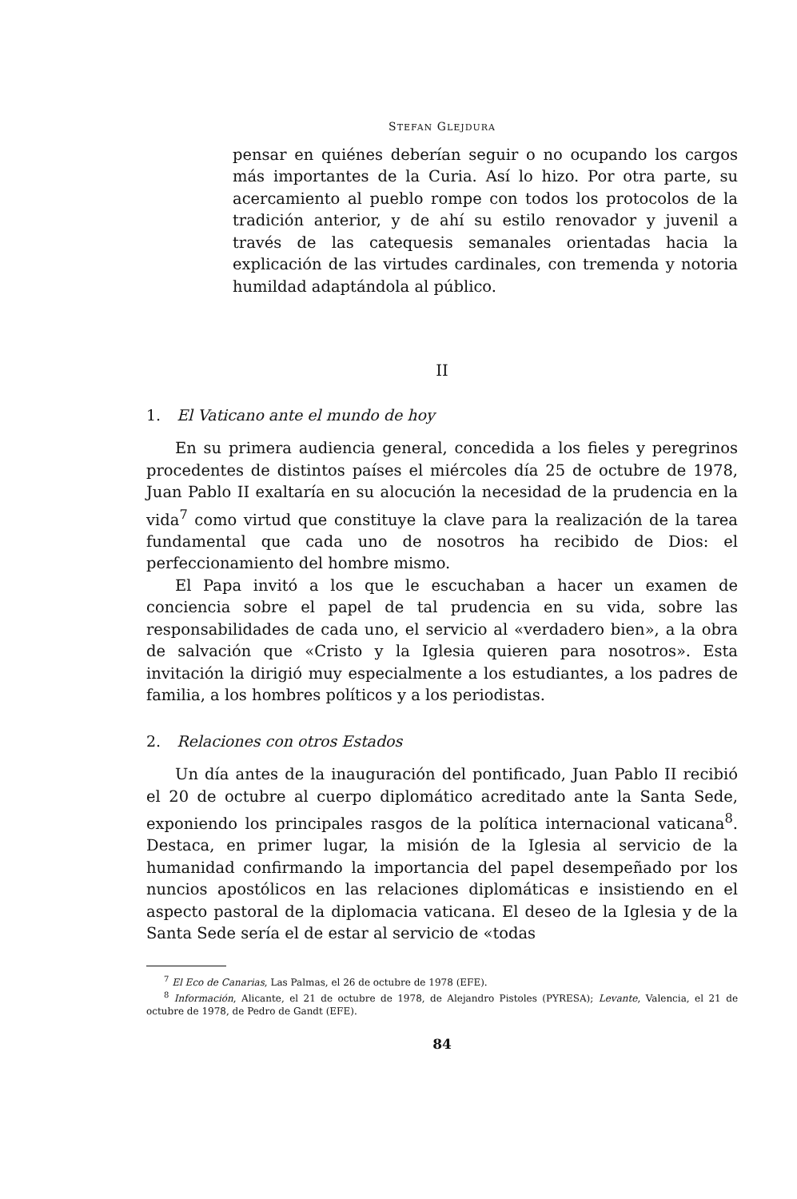STEFAN GLEJDURA
pensar en quiénes deberían seguir o no ocupando los cargos más importantes de la Curia. Así lo hizo. Por otra parte, su acercamiento al pueblo rompe con todos los protocolos de la tradición anterior, y de ahí su estilo renovador y juvenil a través de las catequesis semanales orientadas hacia la explicación de las virtudes cardinales, con tremenda y notoria humildad adaptándola al público.
II
1. El Vaticano ante el mundo de hoy
En su primera audiencia general, concedida a los fieles y peregrinos procedentes de distintos países el miércoles día 25 de octubre de 1978, Juan Pablo II exaltaría en su alocución la necesidad de la prudencia en la vida<sup>7</sup> como virtud que constituye la clave para la realización de la tarea fundamental que cada uno de nosotros ha recibido de Dios: el perfeccionamiento del hombre mismo.
El Papa invitó a los que le escuchaban a hacer un examen de conciencia sobre el papel de tal prudencia en su vida, sobre las responsabilidades de cada uno, el servicio al «verdadero bien», a la obra de salvación que «Cristo y la Iglesia quieren para nosotros». Esta invitación la dirigió muy especialmente a los estudiantes, a los padres de familia, a los hombres políticos y a los periodistas.
2. Relaciones con otros Estados
Un día antes de la inauguración del pontificado, Juan Pablo II recibió el 20 de octubre al cuerpo diplomático acreditado ante la Santa Sede, exponiendo los principales rasgos de la política internacional vaticana<sup>8</sup>. Destaca, en primer lugar, la misión de la Iglesia al servicio de la humanidad confirmando la importancia del papel desempeñado por los nuncios apostólicos en las relaciones diplomáticas e insistiendo en el aspecto pastoral de la diplomacia vaticana. El deseo de la Iglesia y de la Santa Sede sería el de estar al servicio de «todas
<sup>7</sup> El Eco de Canarias, Las Palmas, el 26 de octubre de 1978 (EFE).
<sup>8</sup> Información, Alicante, el 21 de octubre de 1978, de Alejandro Pistoles (PYRESA); Levante, Valencia, el 21 de octubre de 1978, de Pedro de Gandt (EFE).
84